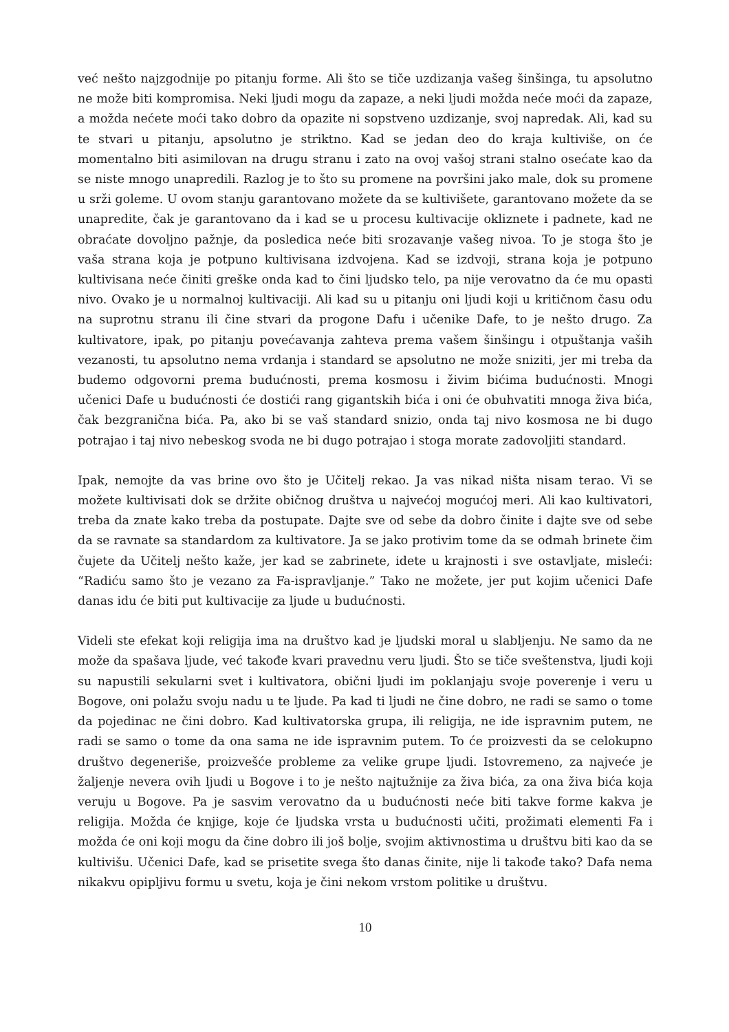već nešto najzgodnije po pitanju forme. Ali što se tiče uzdizanja vašeg šinšinga, tu apsolutno ne može biti kompromisa. Neki ljudi mogu da zapaze, a neki ljudi možda neće moći da zapaze, a možda nećete moći tako dobro da opazite ni sopstveno uzdizanje, svoj napredak. Ali, kad su te stvari u pitanju, apsolutno je striktno. Kad se jedan deo do kraja kultiviše, on će momentalno biti asimilovan na drugu stranu i zato na ovoj vašoj strani stalno osećate kao da se niste mnogo unapredili. Razlog je to što su promene na površini jako male, dok su promene u srži goleme. U ovom stanju garantovano možete da se kultivišete, garantovano možete da se unapredite, čak je garantovano da i kad se u procesu kultivacije okliznete i padnete, kad ne obraćate dovoljno pažnje, da posledica neće biti srozavanje vašeg nivoa. To je stoga što je vaša strana koja je potpuno kultivisana izdvojena. Kad se izdvoji, strana koja je potpuno kultivisana neće činiti greške onda kad to čini ljudsko telo, pa nije verovatno da će mu opasti nivo. Ovako je u normalnoj kultivaciji. Ali kad su u pitanju oni ljudi koji u kritičnom času odu na suprotnu stranu ili čine stvari da progone Dafu i učenike Dafe, to je nešto drugo. Za kultivatore, ipak, po pitanju povećavanja zahteva prema vašem šinšingu i otpuštanja vaših vezanosti, tu apsolutno nema vrdanja i standard se apsolutno ne može sniziti, jer mi treba da budemo odgovorni prema budućnosti, prema kosmosu i živim bićima budućnosti. Mnogi učenici Dafe u budućnosti će dostići rang gigantskih bića i oni će obuhvatiti mnoga živa bića, čak bezgranična bića. Pa, ako bi se vaš standard snizio, onda taj nivo kosmosa ne bi dugo potrajao i taj nivo nebeskog svoda ne bi dugo potrajao i stoga morate zadovoljiti standard.
Ipak, nemojte da vas brine ovo što je Učitelj rekao. Ja vas nikad ništa nisam terao. Vi se možete kultivisati dok se držite običnog društva u najvećoj mogućoj meri. Ali kao kultivatori, treba da znate kako treba da postupate. Dajte sve od sebe da dobro činite i dajte sve od sebe da se ravnate sa standardom za kultivatore. Ja se jako protivim tome da se odmah brinete čim čujete da Učitelj nešto kaže, jer kad se zabrinete, idete u krajnosti i sve ostavljate, misleći: “Radiću samo što je vezano za Fa-ispravljanje.” Tako ne možete, jer put kojim učenici Dafe danas idu će biti put kultivacije za ljude u budućnosti.
Videli ste efekat koji religija ima na društvo kad je ljudski moral u slabljenju. Ne samo da ne može da spašava ljude, već takođe kvari pravednu veru ljudi. Što se tiče sveštenstva, ljudi koji su napustili sekularni svet i kultivatora, obični ljudi im poklanjaju svoje poverenje i veru u Bogove, oni polažu svoju nadu u te ljude. Pa kad ti ljudi ne čine dobro, ne radi se samo o tome da pojedinac ne čini dobro. Kad kultivatorska grupa, ili religija, ne ide ispravnim putem, ne radi se samo o tome da ona sama ne ide ispravnim putem. To će proizvesti da se celokupno društvo degeneriše, proizvešće probleme za velike grupe ljudi. Istovremeno, za najveće je žaljenje nevera ovih ljudi u Bogove i to je nešto najtužnije za živa bića, za ona živa bića koja veruju u Bogove. Pa je sasvim verovatno da u budućnosti neće biti takve forme kakva je religija. Možda će knjige, koje će ljudska vrsta u budućnosti učiti, prožimati elementi Fa i možda će oni koji mogu da čine dobro ili još bolje, svojim aktivnostima u društvu biti kao da se kultivišu. Učenici Dafe, kad se prisetite svega što danas činite, nije li takođe tako? Dafa nema nikakvu opipljivu formu u svetu, koja je čini nekom vrstom politike u društvu.
10